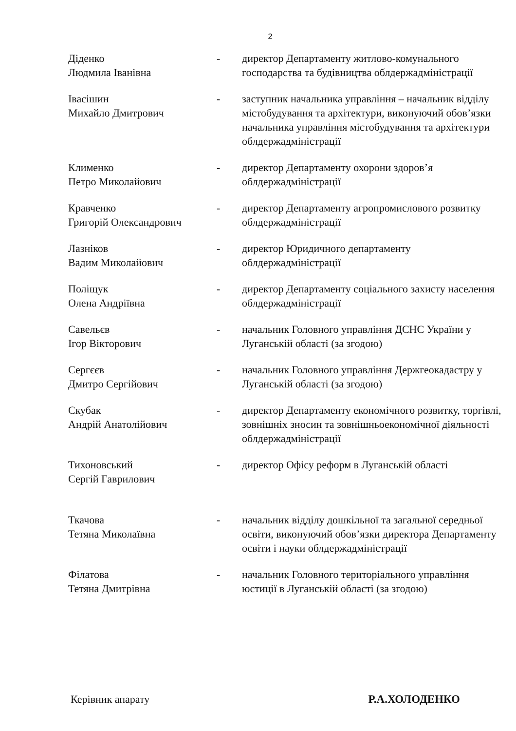2
| Діденко Людмила Іванівна | - | директор Департаменту житлово-комунального господарства та будівництва облдержадміністрації |
| Івасішин Михайло Дмитрович | - | заступник начальника управління – начальник відділу містобудування та архітектури, виконуючий обов’язки начальника управління містобудування та архітектури облдержадміністрації |
| Клименко Петро Миколайович | - | директор Департаменту охорони здоров’я облдержадміністрації |
| Кравченко Григорій Олександрович | - | директор Департаменту агропромислового розвитку облдержадміністрації |
| Лазніков Вадим Миколайович | - | директор Юридичного департаменту облдержадміністрації |
| Поліщук Олена Андріївна | - | директор Департаменту соціального захисту населення облдержадміністрації |
| Савельєв Ігор Вікторович | - | начальник Головного управління ДСНС України у Луганській області (за згодою) |
| Сергєєв Дмитро Сергійович | - | начальник Головного управління Держгеокадастру у Луганській області (за згодою) |
| Скубак Андрій Анатолійович | - | директор Департаменту економічного розвитку, торгівлі, зовнішніх зносин та зовнішньоекономічної діяльності облдержадміністрації |
| Тихоновський Сергій Гаврилович | - | директор Офісу реформ в Луганській області |
| Ткачова Тетяна Миколаївна | - | начальник відділу дошкільної та загальної середньої освіти, виконуючий обов’язки директора Департаменту освіти і науки облдержадміністрації |
| Філатова Тетяна Дмитрівна | - | начальник Головного територіального управління юстиції в Луганській області (за згодою) |
Керівник апарату Р.А.ХОЛОДЕНКО